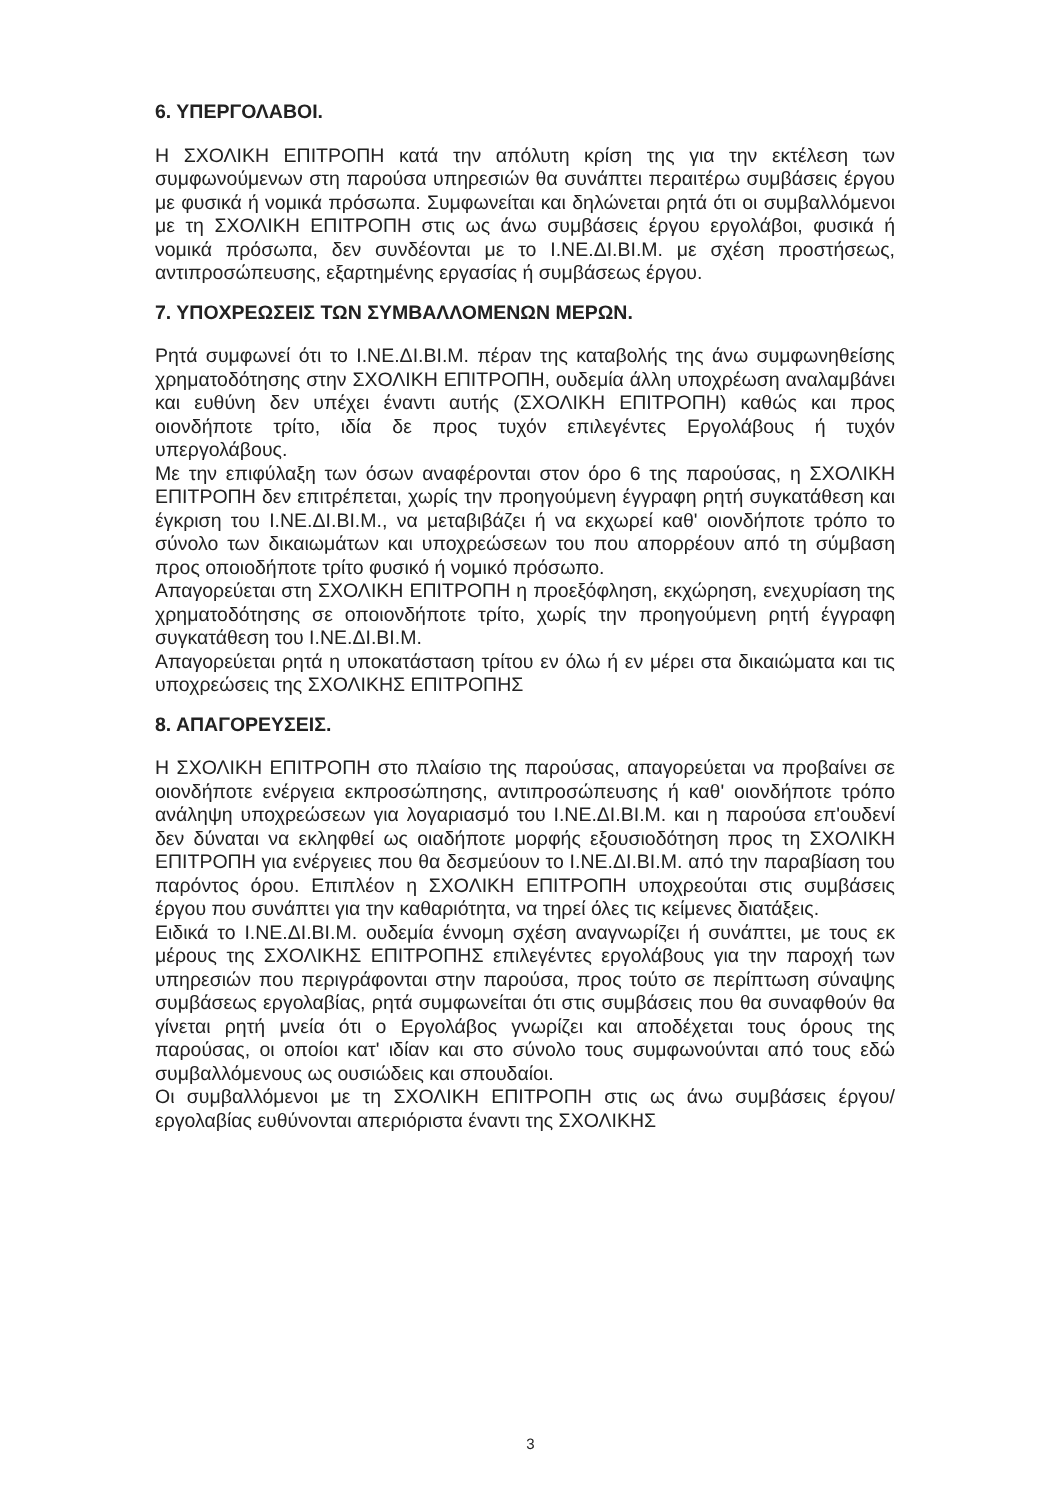6. ΥΠΕΡΓΟΛΑΒΟΙ.
Η ΣΧΟΛΙΚΗ ΕΠΙΤΡΟΠΗ κατά την απόλυτη κρίση της για την εκτέλεση των συμφωνούμενων στη παρούσα υπηρεσιών θα συνάπτει περαιτέρω συμβάσεις έργου με φυσικά ή νομικά πρόσωπα. Συμφωνείται και δηλώνεται ρητά ότι οι συμβαλλόμενοι με τη ΣΧΟΛΙΚΗ ΕΠΙΤΡΟΠΗ στις ως άνω συμβάσεις έργου εργολάβοι, φυσικά ή νομικά πρόσωπα, δεν συνδέονται με το Ι.ΝΕ.ΔΙ.ΒΙ.Μ. με σχέση προστήσεως, αντιπροσώπευσης, εξαρτημένης εργασίας ή συμβάσεως έργου.
7. ΥΠΟΧΡΕΩΣΕΙΣ ΤΩΝ ΣΥΜΒΑΛΛΟΜΕΝΩΝ ΜΕΡΩΝ.
Ρητά συμφωνεί ότι το Ι.ΝΕ.ΔΙ.ΒΙ.Μ. πέραν της καταβολής της άνω συμφωνηθείσης χρηματοδότησης στην ΣΧΟΛΙΚΗ ΕΠΙΤΡΟΠΗ, ουδεμία άλλη υποχρέωση αναλαμβάνει και ευθύνη δεν υπέχει έναντι αυτής (ΣΧΟΛΙΚΗ ΕΠΙΤΡΟΠΗ) καθώς και προς οιονδήποτε τρίτο, ιδία δε προς τυχόν επιλεγέντες Εργολάβους ή τυχόν υπεργολάβους.
Με την επιφύλαξη των όσων αναφέρονται στον όρο 6 της παρούσας, η ΣΧΟΛΙΚΗ ΕΠΙΤΡΟΠΗ δεν επιτρέπεται, χωρίς την προηγούμενη έγγραφη ρητή συγκατάθεση και έγκριση του Ι.ΝΕ.ΔΙ.ΒΙ.Μ., να μεταβιβάζει ή να εκχωρεί καθ' οιονδήποτε τρόπο το σύνολο των δικαιωμάτων και υποχρεώσεων του που απορρέουν από τη σύμβαση προς οποιοδήποτε τρίτο φυσικό ή νομικό πρόσωπο.
Απαγορεύεται στη ΣΧΟΛΙΚΗ ΕΠΙΤΡΟΠΗ η προεξόφληση, εκχώρηση, ενεχυρίαση της χρηματοδότησης σε οποιονδήποτε τρίτο, χωρίς την προηγούμενη ρητή έγγραφη συγκατάθεση του Ι.ΝΕ.ΔΙ.ΒΙ.Μ.
Απαγορεύεται ρητά η υποκατάσταση τρίτου εν όλω ή εν μέρει στα δικαιώματα και τις υποχρεώσεις της ΣΧΟΛΙΚΗΣ ΕΠΙΤΡΟΠΗΣ
8. ΑΠΑΓΟΡΕΥΣΕΙΣ.
Η ΣΧΟΛΙΚΗ ΕΠΙΤΡΟΠΗ στο πλαίσιο της παρούσας, απαγορεύεται να προβαίνει σε οιονδήποτε ενέργεια εκπροσώπησης, αντιπροσώπευσης ή καθ' οιονδήποτε τρόπο ανάληψη υποχρεώσεων για λογαριασμό του Ι.ΝΕ.ΔΙ.ΒΙ.Μ. και η παρούσα επ'ουδενί δεν δύναται να εκληφθεί ως οιαδήποτε μορφής εξουσιοδότηση προς τη ΣΧΟΛΙΚΗ ΕΠΙΤΡΟΠΗ για ενέργειες που θα δεσμεύουν το Ι.ΝΕ.ΔΙ.ΒΙ.Μ. από την παραβίαση του παρόντος όρου. Επιπλέον η ΣΧΟΛΙΚΗ ΕΠΙΤΡΟΠΗ υποχρεούται στις συμβάσεις έργου που συνάπτει για την καθαριότητα, να τηρεί όλες τις κείμενες διατάξεις.
Ειδικά το Ι.ΝΕ.ΔΙ.ΒΙ.Μ. ουδεμία έννομη σχέση αναγνωρίζει ή συνάπτει, με τους εκ μέρους της ΣΧΟΛΙΚΗΣ ΕΠΙΤΡΟΠΗΣ επιλεγέντες εργολάβους για την παροχή των υπηρεσιών που περιγράφονται στην παρούσα, προς τούτο σε περίπτωση σύναψης συμβάσεως εργολαβίας, ρητά συμφωνείται ότι στις συμβάσεις που θα συναφθούν θα γίνεται ρητή μνεία ότι ο Εργολάβος γνωρίζει και αποδέχεται τους όρους της παρούσας, οι οποίοι κατ' ιδίαν και στο σύνολο τους συμφωνούνται από τους εδώ συμβαλλόμενους ως ουσιώδεις και σπουδαίοι.
Οι συμβαλλόμενοι με τη ΣΧΟΛΙΚΗ ΕΠΙΤΡΟΠΗ στις ως άνω συμβάσεις έργου/εργολαβίας ευθύνονται απεριόριστα έναντι της ΣΧΟΛΙΚΗΣ
3